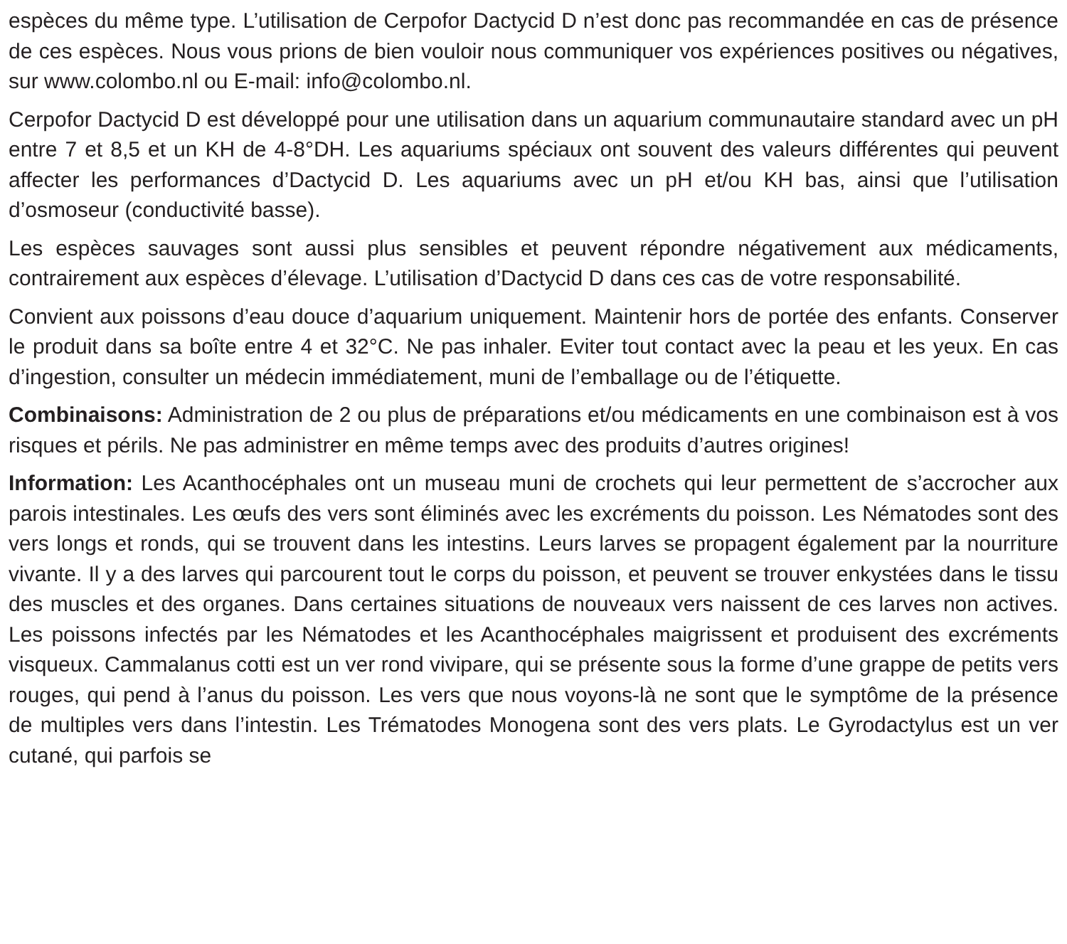espèces du même type. L’utilisation de Cerpofor Dactycid D n’est donc pas recommandée en cas de présence de ces espèces. Nous vous prions de bien vouloir nous communiquer vos expériences positives ou négatives, sur www.colombo.nl ou E-mail: info@colombo.nl.
Cerpofor Dactycid D est développé pour une utilisation dans un aquarium communautaire standard avec un pH entre 7 et 8,5 et un KH de 4-8°DH. Les aquariums spéciaux ont souvent des valeurs différentes qui peuvent affecter les performances d’Dactycid D. Les aquariums avec un pH et/ou KH bas, ainsi que l’utilisation d’osmoseur (conductivité basse).
Les espèces sauvages sont aussi plus sensibles et peuvent répondre négativement aux médicaments, contrairement aux espèces d’élevage. L’utilisation d’Dactycid D dans ces cas de votre responsabilité.
Convient aux poissons d’eau douce d’aquarium uniquement. Maintenir hors de portée des enfants. Conserver le produit dans sa boîte entre 4 et 32°C. Ne pas inhaler. Eviter tout contact avec la peau et les yeux. En cas d’ingestion, consulter un médecin immédiatement, muni de l’emballage ou de l’étiquette.
Combinaisons: Administration de 2 ou plus de préparations et/ou médicaments en une combinaison est à vos risques et périls. Ne pas administrer en même temps avec des produits d’autres origines!
Information: Les Acanthocéphales ont un museau muni de crochets qui leur permettent de s’accrocher aux parois intestinales. Les œufs des vers sont éliminés avec les excréments du poisson. Les Nématodes sont des vers longs et ronds, qui se trouvent dans les intestins. Leurs larves se propagent également par la nourriture vivante. Il y a des larves qui parcourent tout le corps du poisson, et peuvent se trouver enkystées dans le tissu des muscles et des organes. Dans certaines situations de nouveaux vers naissent de ces larves non actives. Les poissons infectés par les Nématodes et les Acanthocéphales maigrissent et produisent des excréments visqueux. Cammalanus cotti est un ver rond vivipare, qui se présente sous la forme d’une grappe de petits vers rouges, qui pend à l’anus du poisson. Les vers que nous voyons-là ne sont que le symptôme de la présence de multiples vers dans l’intestin. Les Trématodes Monogena sont des vers plats. Le Gyrodactylus est un ver cutané, qui parfois se